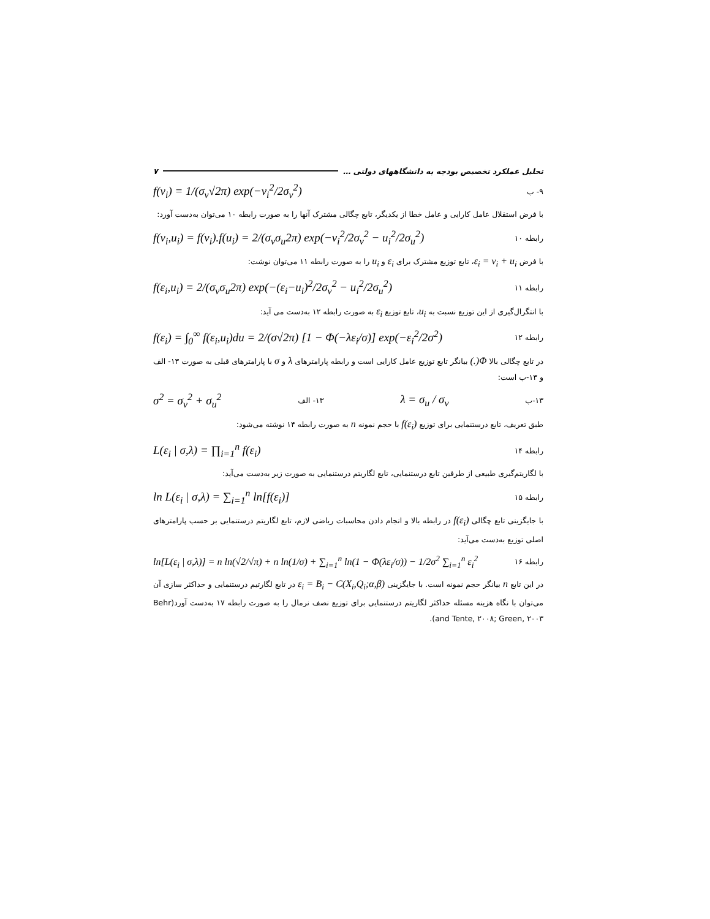تحلیل عملکرد تخصیص بودجه به دانشگاههای دولتی … ۷
f(v<sub>i</sub>) = 1/(σ<sub>v</sub>√2π) exp(−v<sub>i</sub><sup>2</sup>/2σ<sub>v</sub><sup>2</sup>) ۹- ب
با فرض استقلال عامل کارایی و عامل خطا از یکدیگر، تابع چگالی مشترک آنها را به صورت رابطه ۱۰ می‌توان به‌دست آورد:
f(v<sub>i</sub>,u<sub>i</sub>) = f(v<sub>i</sub>).f(u<sub>i</sub>) = 2/(σ<sub>v</sub>σ<sub>u</sub>2π) exp(−v<sub>i</sub><sup>2</sup>/2σ<sub>v</sub><sup>2</sup> − u<sub>i</sub><sup>2</sup>/2σ<sub>u</sub><sup>2</sup>) رابطه ۱۰
با فرض ε<sub>i</sub> = v<sub>i</sub> + u<sub>i</sub>، تابع توزیع مشترک برای ε<sub>i</sub> و u<sub>i</sub> را به صورت رابطه ۱۱ می‌توان نوشت:
f(ε<sub>i</sub>,u<sub>i</sub>) = 2/(σ<sub>v</sub>σ<sub>u</sub>2π) exp(−(ε<sub>i</sub>−u<sub>i</sub>)<sup>2</sup>/2σ<sub>v</sub><sup>2</sup> − u<sub>i</sub><sup>2</sup>/2σ<sub>u</sub><sup>2</sup>) رابطه ۱۱
با انتگرال‌گیری از این توزیع نسبت به u<sub>i</sub>، تابع توزیع ε<sub>i</sub> به صورت رابطه ۱۲ به‌دست می آید:
f(ε<sub>i</sub>) = ∫<sub>0</sub><sup>∞</sup> f(ε<sub>i</sub>,u<sub>i</sub>)du = 2/(σ√2π) [1 − Φ(−λε<sub>i</sub>/σ)] exp(−ε<sub>i</sub><sup>2</sup>/2σ<sup>2</sup>) رابطه ۱۲
در تابع چگالی بالا Φ(.) بیانگر تابع توزیع عامل کارایی است و رابطه پارامترهای λ و σ با پارامترهای قبلی به صورت ۱۳- الف و ۱۳-ب است:
σ<sup>2</sup> = σ<sub>v</sub><sup>2</sup> + σ<sub>u</sub><sup>2</sup> ۱۳- الف λ = σ<sub>u</sub> / σ<sub>v</sub> ۱۳-ب
طبق تعریف، تابع درستنمایی برای توزیع f(ε<sub>i</sub>) با حجم نمونه n به صورت رابطه ۱۴ نوشته می‌شود:
L(ε<sub>i</sub> | σ,λ) = ∏<sub>i=1</sub><sup>n</sup> f(ε<sub>i</sub>) رابطه ۱۴
با لگاریتم‌گیری طبیعی از طرفین تابع درستنمایی، تابع لگاریتم درستنمایی به صورت زیر به‌دست می‌آید:
ln L(ε<sub>i</sub> | σ,λ) = ∑<sub>i=1</sub><sup>n</sup> ln[f(ε<sub>i</sub>)] رابطه ۱۵
با جایگزینی تابع چگالی f(ε<sub>i</sub>) در رابطه بالا و انجام دادن محاسبات ریاضی لازم، تابع لگاریتم درستنمایی بر حسب پارامترهای اصلی توزیع به‌دست می‌آید:
ln[L(ε<sub>i</sub> | σ,λ)] = n ln(√2/√π) + n ln(1/σ) + ∑<sub>i=1</sub><sup>n</sup> ln(1 − Φ(λε<sub>i</sub>/σ)) − 1/2σ<sup>2</sup> ∑<sub>i=1</sub><sup>n</sup> ε<sub>i</sub><sup>2</sup> رابطه ۱۶
در این تابع n بیانگر حجم نمونه است. با جایگزینی ε<sub>i</sub> = B<sub>i</sub> − C(X<sub>i</sub>,Q<sub>i</sub>;α,β) در تابع لگارتیم درستنمایی و حداکثر سازی آن می‌توان با نگاه هزینه مسئله حداکثر لگاریتم درستنمایی برای توزیع نصف نرمال را به صورت رابطه ۱۷ به‌دست آورد(Behr and Tente, ۲۰۰۸; Green, ۲۰۰۳).